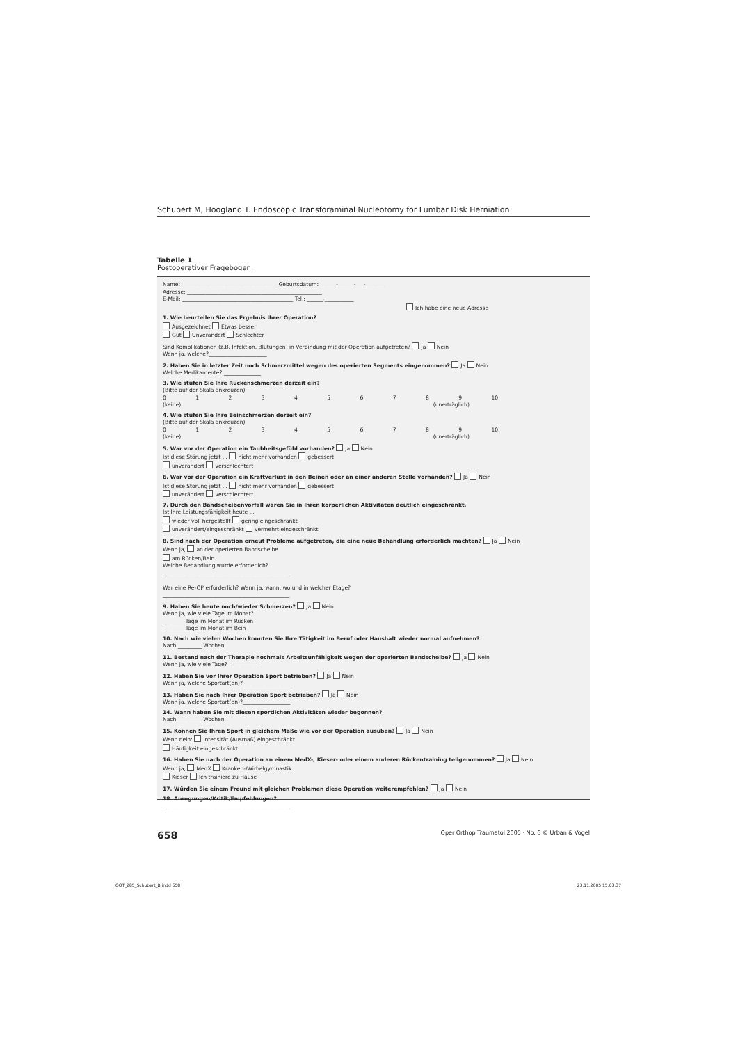Schubert M, Hoogland T. Endoscopic Transforaminal Nucleotomy for Lumbar Disk Herniation
Tabelle 1
Postoperativer Fragebogen.
Name: ____________________________________ Geburtsdatum: ______-______-___-_______
Adresse: ___________________________________________________
E-Mail: __________________________________________ Tel.: ______-___________
Ich habe eine neue Adresse
1. Wie beurteilen Sie das Ergebnis Ihrer Operation?
Ausgezeichnet Etwas besser
Gut Unverändert Schlechter
Sind Komplikationen (z.B. Infektion, Blutungen) in Verbindung mit der Operation aufgetreten? Ja Nein
Wenn ja, welche?______________________
2. Haben Sie in letzter Zeit noch Schmerzmittel wegen des operierten Segments eingenommen? Ja Nein
Welche Medikamente? ______________
3. Wie stufen Sie Ihre Rückenschmerzen derzeit ein?
(Bitte auf der Skala ankreuzen)
0 1 2 3 4 5 6 7 8 9 10
(keine) (unerträglich)
4. Wie stufen Sie Ihre Beinschmerzen derzeit ein?
(Bitte auf der Skala ankreuzen)
0 1 2 3 4 5 6 7 8 9 10
(keine) (unerträglich)
5. War vor der Operation ein Taubheitsgefühl vorhanden? Ja Nein
Ist diese Störung jetzt ... nicht mehr vorhanden gebessert
unverändert verschlechtert
6. War vor der Operation ein Kraftverlust in den Beinen oder an einer anderen Stelle vorhanden? Ja Nein
Ist diese Störung jetzt ... nicht mehr vorhanden gebessert
unverändert verschlechtert
7. Durch den Bandscheibenvorfall waren Sie in Ihren körperlichen Aktivitäten deutlich eingeschränkt.
Ist Ihre Leistungsfähigkeit heute ...
wieder voll hergestellt gering eingeschränkt
unverändert/eingeschränkt vermehrt eingeschränkt
8. Sind nach der Operation erneut Probleme aufgetreten, die eine neue Behandlung erforderlich machten? Ja Nein
Wenn ja, an der operierten Bandscheibe
am Rücken/Bein
Welche Behandlung wurde erforderlich?
________________________________________________
War eine Re-OP erforderlich? Wenn ja, wann, wo und in welcher Etage?
________________________________________________
9. Haben Sie heute noch/wieder Schmerzen? Ja Nein
Wenn ja, wie viele Tage im Monat?
________ Tage im Monat im Rücken
________ Tage im Monat im Bein
10. Nach wie vielen Wochen konnten Sie Ihre Tätigkeit im Beruf oder Haushalt wieder normal aufnehmen?
Nach _________ Wochen
11. Bestand nach der Therapie nochmals Arbeitsunfähigkeit wegen der operierten Bandscheibe? Ja Nein
Wenn ja, wie viele Tage? ___________
12. Haben Sie vor Ihrer Operation Sport betrieben? Ja Nein
Wenn ja, welche Sportart(en)?__________________
13. Haben Sie nach Ihrer Operation Sport betrieben? Ja Nein
Wenn ja, welche Sportart(en)?__________________
14. Wann haben Sie mit diesen sportlichen Aktivitäten wieder begonnen?
Nach _________ Wochen
15. Können Sie Ihren Sport in gleichem Maße wie vor der Operation ausüben? Ja Nein
Wenn nein: Intensität (Ausmaß) eingeschränkt
Häufigkeit eingeschränkt
16. Haben Sie nach der Operation an einem MedX-, Kieser- oder einem anderen Rückentraining teilgenommen? Ja Nein
Wenn ja, MedX Kranken-/Wirbelgymnastik
Kieser Ich trainiere zu Hause
17. Würden Sie einem Freund mit gleichen Problemen diese Operation weiterempfehlen? Ja Nein
18. Anregungen/Kritik/Empfehlungen?
________________________________________________
658
Oper Orthop Traumatol 2005 · No. 6 © Urban & Vogel
OOT_285_Schubert_B.indd 658 23.11.2005 15:03:37